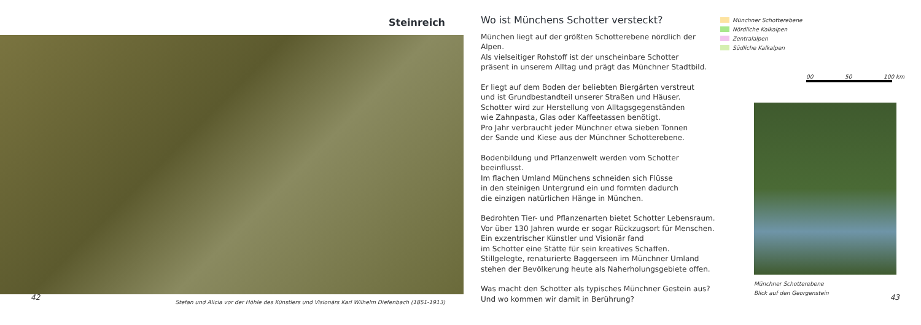Steinreich
Stefan und Alicia vor der Höhle des Künstlers und Visionärs Karl Wilhelm Diefenbach (1851-1913)
42
Wo ist Münchens Schotter versteckt?
München liegt auf der größten Schotterebene nördlich der Alpen.
Als vielseitiger Rohstoff ist der unscheinbare Schotter
präsent in unserem Alltag und prägt das Münchner Stadtbild.
Er liegt auf dem Boden der beliebten Biergärten verstreut
und ist Grundbestandteil unserer Straßen und Häuser.
Schotter wird zur Herstellung von Alltagsgegenständen
wie Zahnpasta, Glas oder Kaffeetassen benötigt.
Pro Jahr verbraucht jeder Münchner etwa sieben Tonnen
der Sande und Kiese aus der Münchner Schotterebene.
Bodenbildung und Pflanzenwelt werden vom Schotter beeinflusst.
Im flachen Umland Münchens schneiden sich Flüsse
in den steinigen Untergrund ein und formten dadurch
die einzigen natürlichen Hänge in München.
Bedrohten Tier- und Pflanzenarten bietet Schotter Lebensraum.
Vor über 130 Jahren wurde er sogar Rückzugsort für Menschen.
Ein exzentrischer Künstler und Visionär fand
im Schotter eine Stätte für sein kreatives Schaffen.
Stillgelegte, renaturierte Baggerseen im Münchner Umland
stehen der Bevölkerung heute als Naherholungsgebiete offen.
Was macht den Schotter als typisches Münchner Gestein aus?
Und wo kommen wir damit in Berührung?
Münchner Schotterebene
Nördliche Kalkalpen
Zentralalpen
Südliche Kalkalpen
00 50 100 km
Münchner Schotterebene
Blick auf den Georgenstein
43